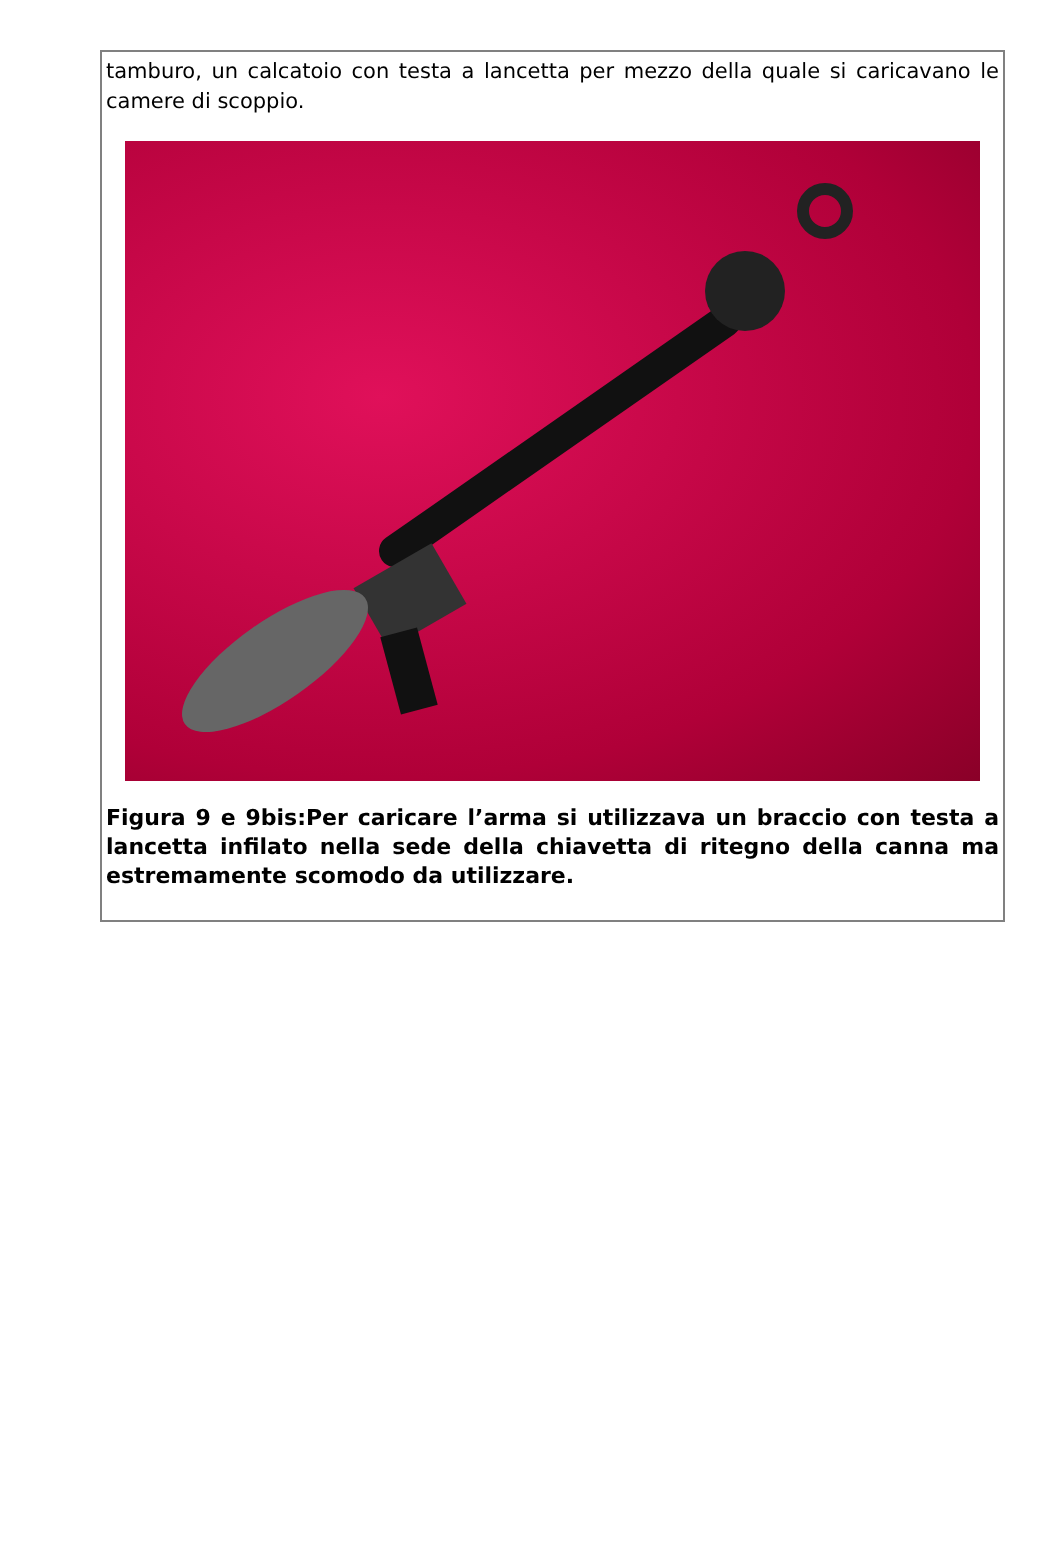tamburo, un calcatoio con testa a lancetta per mezzo della quale si caricavano le camere di scoppio.
Figura 9 e 9bis:Per caricare l’arma si utilizzava un braccio con testa a lancetta infilato nella sede della chiavetta di ritegno della canna ma estremamente scomodo da utilizzare.